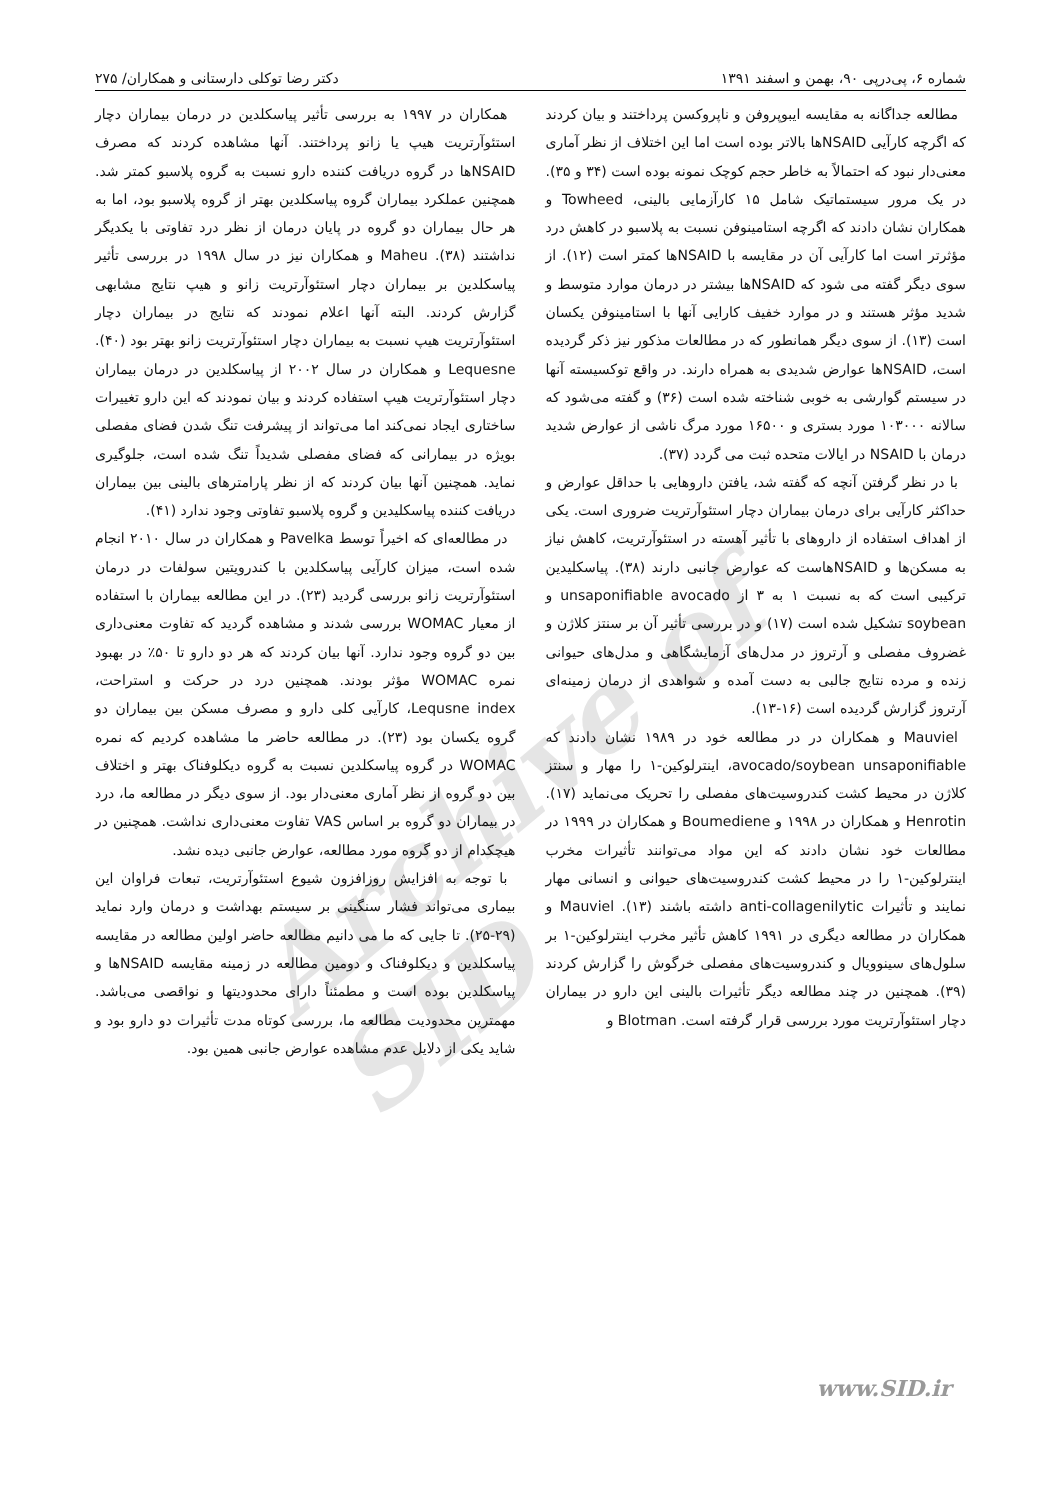شماره ۶، پی‌درپی ۹۰، بهمن و اسفند ۱۳۹۱ دکتر رضا توکلی دارستانی و همکاران/ ۲۷۵
Archive of SID
مطالعه جداگانه به مقایسه ایبوپروفن و ناپروکسن پرداختند و بیان کردند که اگرچه کارآیی NSAIDها بالاتر بوده است اما این اختلاف از نظر آماری معنی‌دار نبود که احتمالاً به خاطر حجم کوچک نمونه بوده است (۳۴ و ۳۵). در یک مرور سیستماتیک شامل ۱۵ کارآزمایی بالینی، Towheed و همکاران نشان دادند که اگرچه استامینوفن نسبت به پلاسبو در کاهش درد مؤثرتر است اما کارآیی آن در مقایسه با NSAIDها کمتر است (۱۲). از سوی دیگر گفته می شود که NSAIDها بیشتر در درمان موارد متوسط و شدید مؤثر هستند و در موارد خفیف کارایی آنها با استامینوفن یکسان است (۱۳). از سوی دیگر همانطور که در مطالعات مذکور نیز ذکر گردیده است، NSAIDها عوارض شدیدی به همراه دارند. در واقع توکسیسته آنها در سیستم گوارشی به خوبی شناخته شده است (۳۶) و گفته می‌شود که سالانه ۱۰۳۰۰۰ مورد بستری و ۱۶۵۰۰ مورد مرگ ناشی از عوارض شدید درمان با NSAID در ایالات متحده ثبت می گردد (۳۷).
با در نظر گرفتن آنچه که گفته شد، یافتن داروهایی با حداقل عوارض و حداکثر کارآیی برای درمان بیماران دچار استئوآرتریت ضروری است. یکی از اهداف استفاده از داروهای با تأثیر آهسته در استئوآرتریت، کاهش نیاز به مسکن‌ها و NSAIDهاست که عوارض جانبی دارند (۳۸). پیاسکلیدین ترکیبی است که به نسبت ۱ به ۳ از unsaponifiable avocado و soybean تشکیل شده است (۱۷) و در بررسی تأثیر آن بر سنتز کلاژن و غضروف مفصلی و آرتروز در مدل‌های آزمایشگاهی و مدل‌های حیوانی زنده و مرده نتایج جالبی به دست آمده و شواهدی از درمان زمینه‌ای آرتروز گزارش گردیده است (۱۶-۱۳).
Mauviel و همکاران در در مطالعه خود در ۱۹۸۹ نشان دادند که avocado/soybean unsaponifiable، اینترلوکین-۱ را مهار و سنتز کلاژن در محیط کشت کندروسیت‌های مفصلی را تحریک می‌نماید (۱۷). Henrotin و همکاران در ۱۹۹۸ و Boumediene و همکاران در ۱۹۹۹ در مطالعات خود نشان دادند که این مواد می‌توانند تأثیرات مخرب اینترلوکین-۱ را در محیط کشت کندروسیت‌های حیوانی و انسانی مهار نمایند و تأثیرات anti-collagenilytic داشته باشند (۱۳). Mauviel و همکاران در مطالعه دیگری در ۱۹۹۱ کاهش تأثیر مخرب اینترلوکین-۱ بر سلول‌های سینوویال و کندروسیت‌های مفصلی خرگوش را گزارش کردند (۳۹). همچنین در چند مطالعه دیگر تأثیرات بالینی این دارو در بیماران دچار استئوآرتریت مورد بررسی قرار گرفته است. Blotman و
همکاران در ۱۹۹۷ به بررسی تأثیر پیاسکلدین در درمان بیماران دچار استئوآرتریت هیپ یا زانو پرداختند. آنها مشاهده کردند که مصرف NSAIDها در گروه دریافت کننده دارو نسبت به گروه پلاسبو کمتر شد. همچنین عملکرد بیماران گروه پیاسکلدین بهتر از گروه پلاسبو بود، اما به هر حال بیماران دو گروه در پایان درمان از نظر درد تفاوتی با یکدیگر نداشتند (۳۸). Maheu و همکاران نیز در سال ۱۹۹۸ در بررسی تأثیر پیاسکلدین بر بیماران دچار استئوآرتریت زانو و هیپ نتایج مشابهی گزارش کردند. البته آنها اعلام نمودند که نتایج در بیماران دچار استئوآرتریت هیپ نسبت به بیماران دچار استئوآرتریت زانو بهتر بود (۴۰). Lequesne و همکاران در سال ۲۰۰۲ از پیاسکلدین در درمان بیماران دچار استئوآرتریت هیپ استفاده کردند و بیان نمودند که این دارو تغییرات ساختاری ایجاد نمی‌کند اما می‌تواند از پیشرفت تنگ شدن فضای مفصلی بویژه در بیمارانی که فضای مفصلی شدیداً تنگ شده است، جلوگیری نماید. همچنین آنها بیان کردند که از نظر پارامترهای بالینی بین بیماران دریافت کننده پیاسکلیدین و گروه پلاسبو تفاوتی وجود ندارد (۴۱).
در مطالعه‌ای که اخیراً توسط Pavelka و همکاران در سال ۲۰۱۰ انجام شده است، میزان کارآیی پیاسکلدین با کندرویتین سولفات در درمان استئوآرتریت زانو بررسی گردید (۲۳). در این مطالعه بیماران با استفاده از معیار WOMAC بررسی شدند و مشاهده گردید که تفاوت معنی‌داری بین دو گروه وجود ندارد. آنها بیان کردند که هر دو دارو تا ۵۰٪ در بهبود نمره WOMAC مؤثر بودند. همچنین درد در حرکت و استراحت، Lequsne index، کارآیی کلی دارو و مصرف مسکن بین بیماران دو گروه یکسان بود (۲۳). در مطالعه حاضر ما مشاهده کردیم که نمره WOMAC در گروه پیاسکلدین نسبت به گروه دیکلوفناک بهتر و اختلاف بین دو گروه از نظر آماری معنی‌دار بود. از سوی دیگر در مطالعه ما، درد در بیماران دو گروه بر اساس VAS تفاوت معنی‌داری نداشت. همچنین در هیچکدام از دو گروه مورد مطالعه، عوارض جانبی دیده نشد.
با توجه به افزایش روزافزون شیوع استئوآرتریت، تبعات فراوان این بیماری می‌تواند فشار سنگینی بر سیستم بهداشت و درمان وارد نماید (۲۹-۲۵). تا جایی که ما می دانیم مطالعه حاضر اولین مطالعه در مقایسه پیاسکلدین و دیکلوفناک و دومین مطالعه در زمینه مقایسه NSAIDها و پیاسکلدین بوده است و مطمئناً دارای محدودیتها و نواقصی می‌باشد. مهمترین محدودیت مطالعه ما، بررسی کوتاه مدت تأثیرات دو دارو بود و شاید یکی از دلایل عدم مشاهده عوارض جانبی همین بود.
www.SID.ir